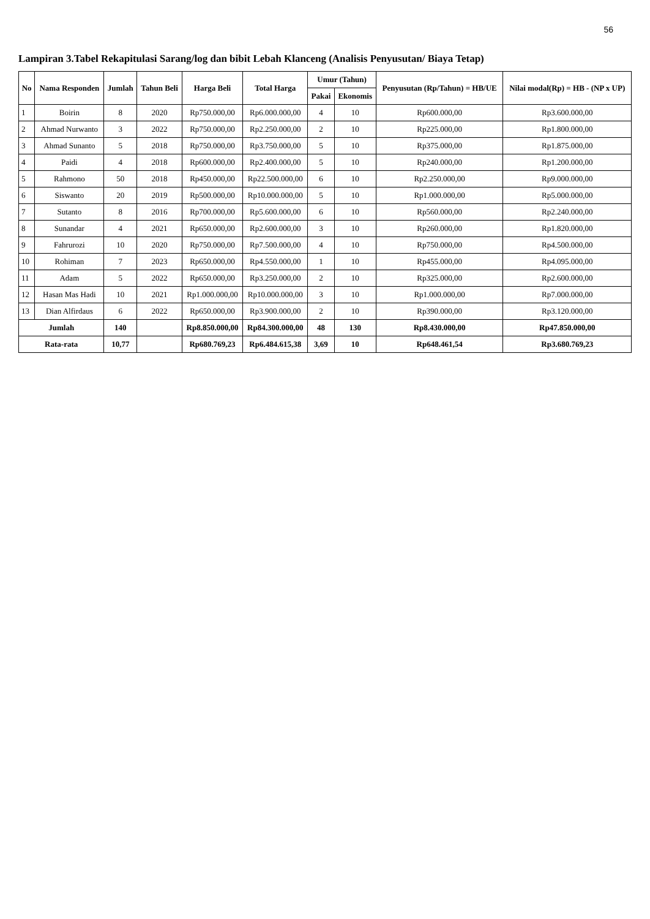56
Lampiran 3.Tabel Rekapitulasi Sarang/log dan bibit Lebah Klanceng (Analisis Penyusutan/ Biaya Tetap)
| No | Nama Responden | Jumlah | Tahun Beli | Harga Beli | Total Harga | Umur (Tahun) | | Penyusutan (Rp/Tahun) = HB/UE | Nilai modal(Rp) = HB - (NP x UP) |
| --- | --- | --- | --- | --- | --- | --- | --- | --- | --- |
| | | | | | | Pakai | Ekonomis | | |
| 1 | Boirin | 8 | 2020 | Rp750.000,00 | Rp6.000.000,00 | 4 | 10 | Rp600.000,00 | Rp3.600.000,00 |
| 2 | Ahmad Nurwanto | 3 | 2022 | Rp750.000,00 | Rp2.250.000,00 | 2 | 10 | Rp225.000,00 | Rp1.800.000,00 |
| 3 | Ahmad Sunanto | 5 | 2018 | Rp750.000,00 | Rp3.750.000,00 | 5 | 10 | Rp375.000,00 | Rp1.875.000,00 |
| 4 | Paidi | 4 | 2018 | Rp600.000,00 | Rp2.400.000,00 | 5 | 10 | Rp240.000,00 | Rp1.200.000,00 |
| 5 | Rahmono | 50 | 2018 | Rp450.000,00 | Rp22.500.000,00 | 6 | 10 | Rp2.250.000,00 | Rp9.000.000,00 |
| 6 | Siswanto | 20 | 2019 | Rp500.000,00 | Rp10.000.000,00 | 5 | 10 | Rp1.000.000,00 | Rp5.000.000,00 |
| 7 | Sutanto | 8 | 2016 | Rp700.000,00 | Rp5.600.000,00 | 6 | 10 | Rp560.000,00 | Rp2.240.000,00 |
| 8 | Sunandar | 4 | 2021 | Rp650.000,00 | Rp2.600.000,00 | 3 | 10 | Rp260.000,00 | Rp1.820.000,00 |
| 9 | Fahrurozi | 10 | 2020 | Rp750.000,00 | Rp7.500.000,00 | 4 | 10 | Rp750.000,00 | Rp4.500.000,00 |
| 10 | Rohiman | 7 | 2023 | Rp650.000,00 | Rp4.550.000,00 | 1 | 10 | Rp455.000,00 | Rp4.095.000,00 |
| 11 | Adam | 5 | 2022 | Rp650.000,00 | Rp3.250.000,00 | 2 | 10 | Rp325.000,00 | Rp2.600.000,00 |
| 12 | Hasan Mas Hadi | 10 | 2021 | Rp1.000.000,00 | Rp10.000.000,00 | 3 | 10 | Rp1.000.000,00 | Rp7.000.000,00 |
| 13 | Dian Alfirdaus | 6 | 2022 | Rp650.000,00 | Rp3.900.000,00 | 2 | 10 | Rp390.000,00 | Rp3.120.000,00 |
| Jumlah | | 140 | | Rp8.850.000,00 | Rp84.300.000,00 | 48 | 130 | Rp8.430.000,00 | Rp47.850.000,00 |
| Rata-rata | | 10,77 | | Rp680.769,23 | Rp6.484.615,38 | 3,69 | 10 | Rp648.461,54 | Rp3.680.769,23 |